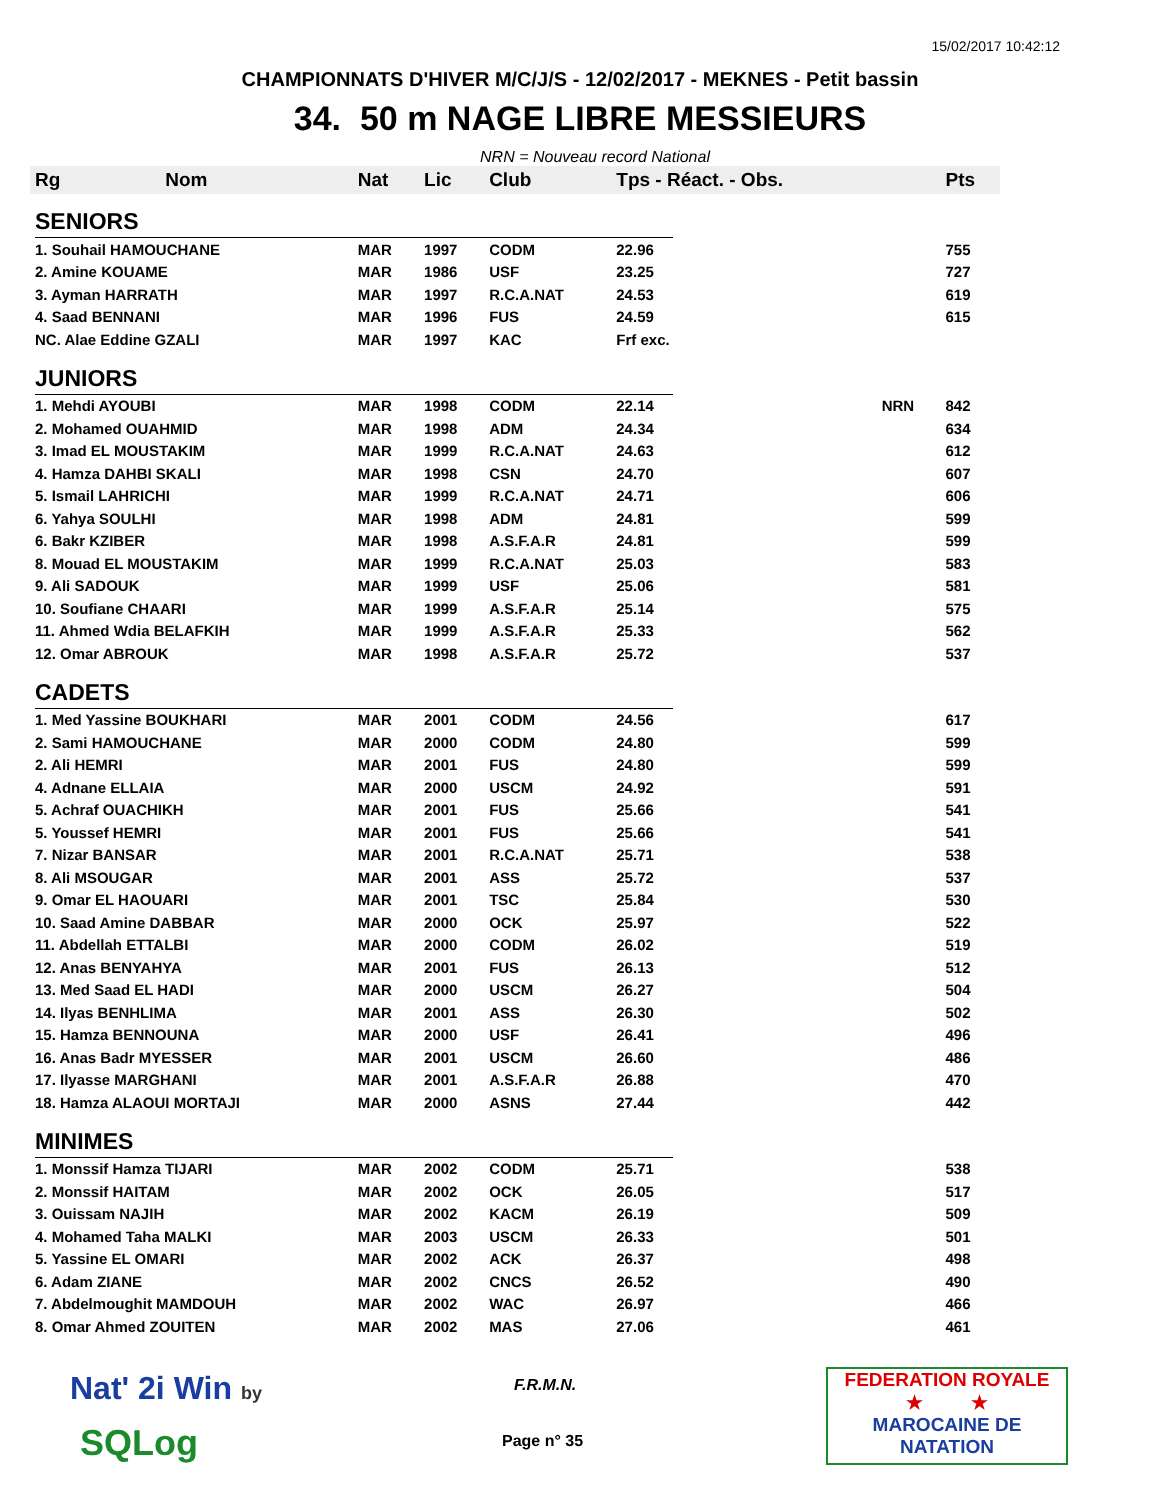15/02/2017 10:42:12
CHAMPIONNATS D'HIVER M/C/J/S - 12/02/2017 - MEKNES - Petit bassin
34. 50 m NAGE LIBRE MESSIEURS
NRN = Nouveau record National
| Rg | Nom | Nat | Lic | Club | Tps - Réact. - Obs. | | Pts |
| --- | --- | --- | --- | --- | --- | --- | --- |
| SENIORS | | | | | | | |
| 1. Souhail HAMOUCHANE | | MAR | 1997 | CODM | 22.96 | | 755 |
| 2. Amine KOUAME | | MAR | 1986 | USF | 23.25 | | 727 |
| 3. Ayman HARRATH | | MAR | 1997 | R.C.A.NAT | 24.53 | | 619 |
| 4. Saad BENNANI | | MAR | 1996 | FUS | 24.59 | | 615 |
| NC. Alae Eddine GZALI | | MAR | 1997 | KAC | Frf exc. | | |
| JUNIORS | | | | | | | |
| 1. Mehdi AYOUBI | | MAR | 1998 | CODM | 22.14 | NRN | 842 |
| 2. Mohamed OUAHMID | | MAR | 1998 | ADM | 24.34 | | 634 |
| 3. Imad EL MOUSTAKIM | | MAR | 1999 | R.C.A.NAT | 24.63 | | 612 |
| 4. Hamza DAHBI SKALI | | MAR | 1998 | CSN | 24.70 | | 607 |
| 5. Ismail LAHRICHI | | MAR | 1999 | R.C.A.NAT | 24.71 | | 606 |
| 6. Yahya SOULHI | | MAR | 1998 | ADM | 24.81 | | 599 |
| 6. Bakr KZIBER | | MAR | 1998 | A.S.F.A.R | 24.81 | | 599 |
| 8. Mouad EL MOUSTAKIM | | MAR | 1999 | R.C.A.NAT | 25.03 | | 583 |
| 9. Ali SADOUK | | MAR | 1999 | USF | 25.06 | | 581 |
| 10. Soufiane CHAARI | | MAR | 1999 | A.S.F.A.R | 25.14 | | 575 |
| 11. Ahmed Wdia BELAFKIH | | MAR | 1999 | A.S.F.A.R | 25.33 | | 562 |
| 12. Omar ABROUK | | MAR | 1998 | A.S.F.A.R | 25.72 | | 537 |
| CADETS | | | | | | | |
| 1. Med Yassine BOUKHARI | | MAR | 2001 | CODM | 24.56 | | 617 |
| 2. Sami HAMOUCHANE | | MAR | 2000 | CODM | 24.80 | | 599 |
| 2. Ali HEMRI | | MAR | 2001 | FUS | 24.80 | | 599 |
| 4. Adnane ELLAIA | | MAR | 2000 | USCM | 24.92 | | 591 |
| 5. Achraf OUACHIKH | | MAR | 2001 | FUS | 25.66 | | 541 |
| 5. Youssef HEMRI | | MAR | 2001 | FUS | 25.66 | | 541 |
| 7. Nizar BANSAR | | MAR | 2001 | R.C.A.NAT | 25.71 | | 538 |
| 8. Ali MSOUGAR | | MAR | 2001 | ASS | 25.72 | | 537 |
| 9. Omar EL HAOUARI | | MAR | 2001 | TSC | 25.84 | | 530 |
| 10. Saad Amine DABBAR | | MAR | 2000 | OCK | 25.97 | | 522 |
| 11. Abdellah ETTALBI | | MAR | 2000 | CODM | 26.02 | | 519 |
| 12. Anas BENYAHYA | | MAR | 2001 | FUS | 26.13 | | 512 |
| 13. Med Saad EL HADI | | MAR | 2000 | USCM | 26.27 | | 504 |
| 14. Ilyas BENHLIMA | | MAR | 2001 | ASS | 26.30 | | 502 |
| 15. Hamza BENNOUNA | | MAR | 2000 | USF | 26.41 | | 496 |
| 16. Anas Badr MYESSER | | MAR | 2001 | USCM | 26.60 | | 486 |
| 17. Ilyasse MARGHANI | | MAR | 2001 | A.S.F.A.R | 26.88 | | 470 |
| 18. Hamza ALAOUI MORTAJI | | MAR | 2000 | ASNS | 27.44 | | 442 |
| MINIMES | | | | | | | |
| 1. Monssif Hamza TIJARI | | MAR | 2002 | CODM | 25.71 | | 538 |
| 2. Monssif HAITAM | | MAR | 2002 | OCK | 26.05 | | 517 |
| 3. Ouissam NAJIH | | MAR | 2002 | KACM | 26.19 | | 509 |
| 4. Mohamed Taha MALKI | | MAR | 2003 | USCM | 26.33 | | 501 |
| 5. Yassine EL OMARI | | MAR | 2002 | ACK | 26.37 | | 498 |
| 6. Adam ZIANE | | MAR | 2002 | CNCS | 26.52 | | 490 |
| 7. Abdelmoughit MAMDOUH | | MAR | 2002 | WAC | 26.97 | | 466 |
| 8. Omar Ahmed ZOUITEN | | MAR | 2002 | MAS | 27.06 | | 461 |
Nat' 2i Win by
SQLog
F.R.M.N.
Page n° 35
FEDERATION ROYALE
★ ★
MAROCAINE DE NATATION